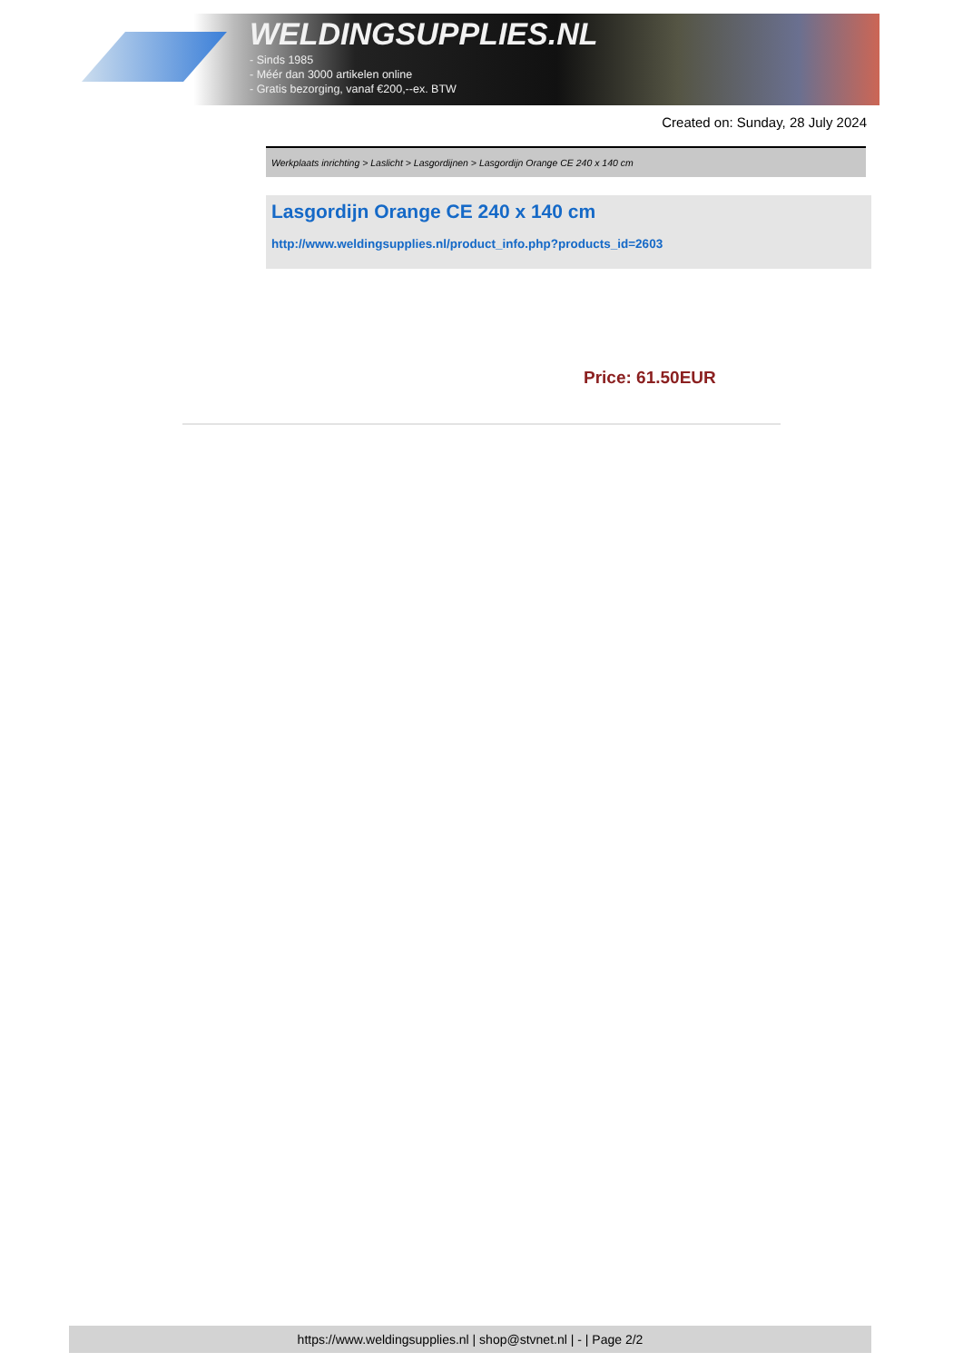WELDINGSUPPLIES.NL
- Sinds 1985
- Méér dan 3000 artikelen online
- Gratis bezorging, vanaf €200,--ex. BTW
Created on: Sunday, 28 July 2024
Werkplaats inrichting > Laslicht > Lasgordijnen > Lasgordijn Orange CE 240 x 140 cm
Lasgordijn Orange CE 240 x 140 cm
http://www.weldingsupplies.nl/product_info.php?products_id=2603
Price: 61.50EUR
https://www.weldingsupplies.nl | shop@stvnet.nl | - | Page 2/2